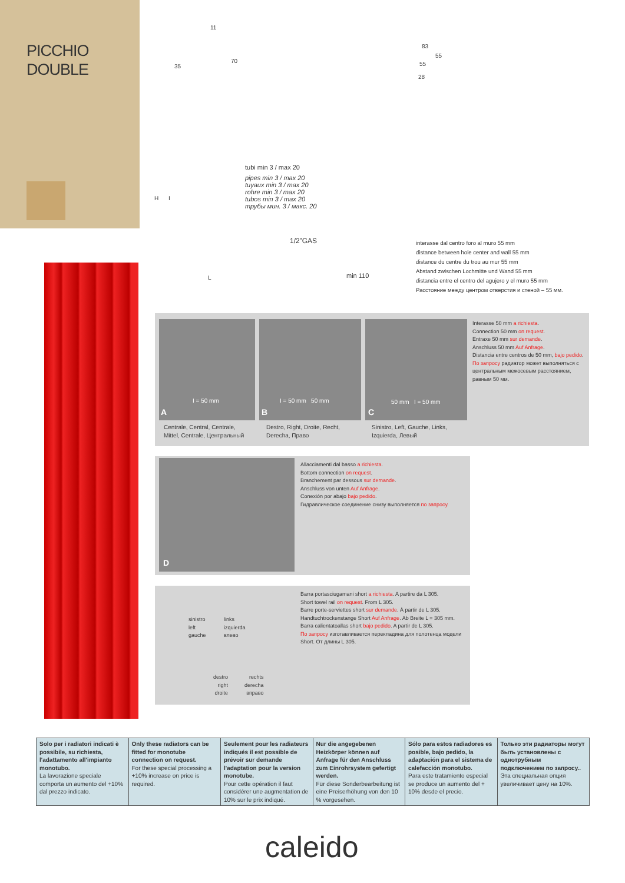PICCHIO
DOUBLE
11
35
70
83
55
55
28
H I
L
tubi min 3 / max 20
pipes min 3 / max 20
tuyaux min 3 / max 20
rohre min 3 / max 20
tubos min 3 / max 20
трубы мин. 3 / макс. 20
1/2”GAS
min 110
interasse dal centro foro al muro 55 mm
distance between hole center and wall 55 mm
distance du centre du trou au mur 55 mm
Abstand zwischen Lochmitte und Wand 55 mm
distancia entre el centro del agujero y el muro 55 mm
Расстояние между центром отверстия и стеной – 55 мм.
I = 50 mm
A
I = 50 mm 50 mm
B
50 mm I = 50 mm
C
Centrale, Central, Centrale,
Mittel, Centrale, Центральный
Destro, Right, Droite, Recht,
Derecha, Право
Sinistro, Left, Gauche, Links,
Izquierda, Левый
Interasse 50 mm a richiesta.
Connection 50 mm on request.
Entraxe 50 mm sur demande.
Anschluss 50 mm Auf Anfrage.
Distancia entre centros de 50 mm, bajo pedido.
По запросу радиатор может выполняться с центральным межосевым расстоянием, равным 50 мм.
D
Allacciamenti dal basso a richiesta.
Bottom connection on request.
Branchement par dessous sur demande.
Anschluss von unten Auf Anfrage.
Conexión por abajo bajo pedido.
Гидравлическое соединение снизу выполняется по запросу.
sinistro
left
gauche
links
izquierda
влево
destro
right
droite
rechts
derecha
вправо
Barra portasciugamani short a richiesta. A partire da L 305.
Short towel rail on request. From L 305.
Barre porte-serviettes short sur demande. À partir de L 305.
Handtuchtrockenstange Short Auf Anfrage. Ab Breite L = 305 mm.
Barra calientatoallas short bajo pedido. A partir de L 305.
По запросу изготавливается перекладина для полотенца модели Short. От длины L 305.
| Solo per i radiatori indicati è possibile, su richiesta, l'adattamento all'impianto monotubo. La lavorazione speciale comporta un aumento del +10% dal prezzo indicato. | Only these radiators can be fitted for monotube connection on request. For these special processing a +10% increase on price is required. | Seulement pour les radiateurs indiqués il est possible de prévoir sur demande l'adaptation pour la version monotube. Pour cette opération il faut considérer une augmentation de 10% sur le prix indiqué. | Nur die angegebenen Heizkörper können auf Anfrage für den Anschluss zum Einrohrsystem gefertigt werden. Für diese Sonderbearbeitung ist eine Preiserhöhung von den 10 % vorgesehen. | Sólo para estos radiadores es posible, bajo pedido, la adaptación para el sistema de calefacción monotubo. Para este tratamiento especial se produce un aumento del + 10% desde el precio. | Только эти радиаторы могут быть установлены с однотрубным подключением по запросу.. Эта специальная опция увеличивает цену на 10%. |
caleido